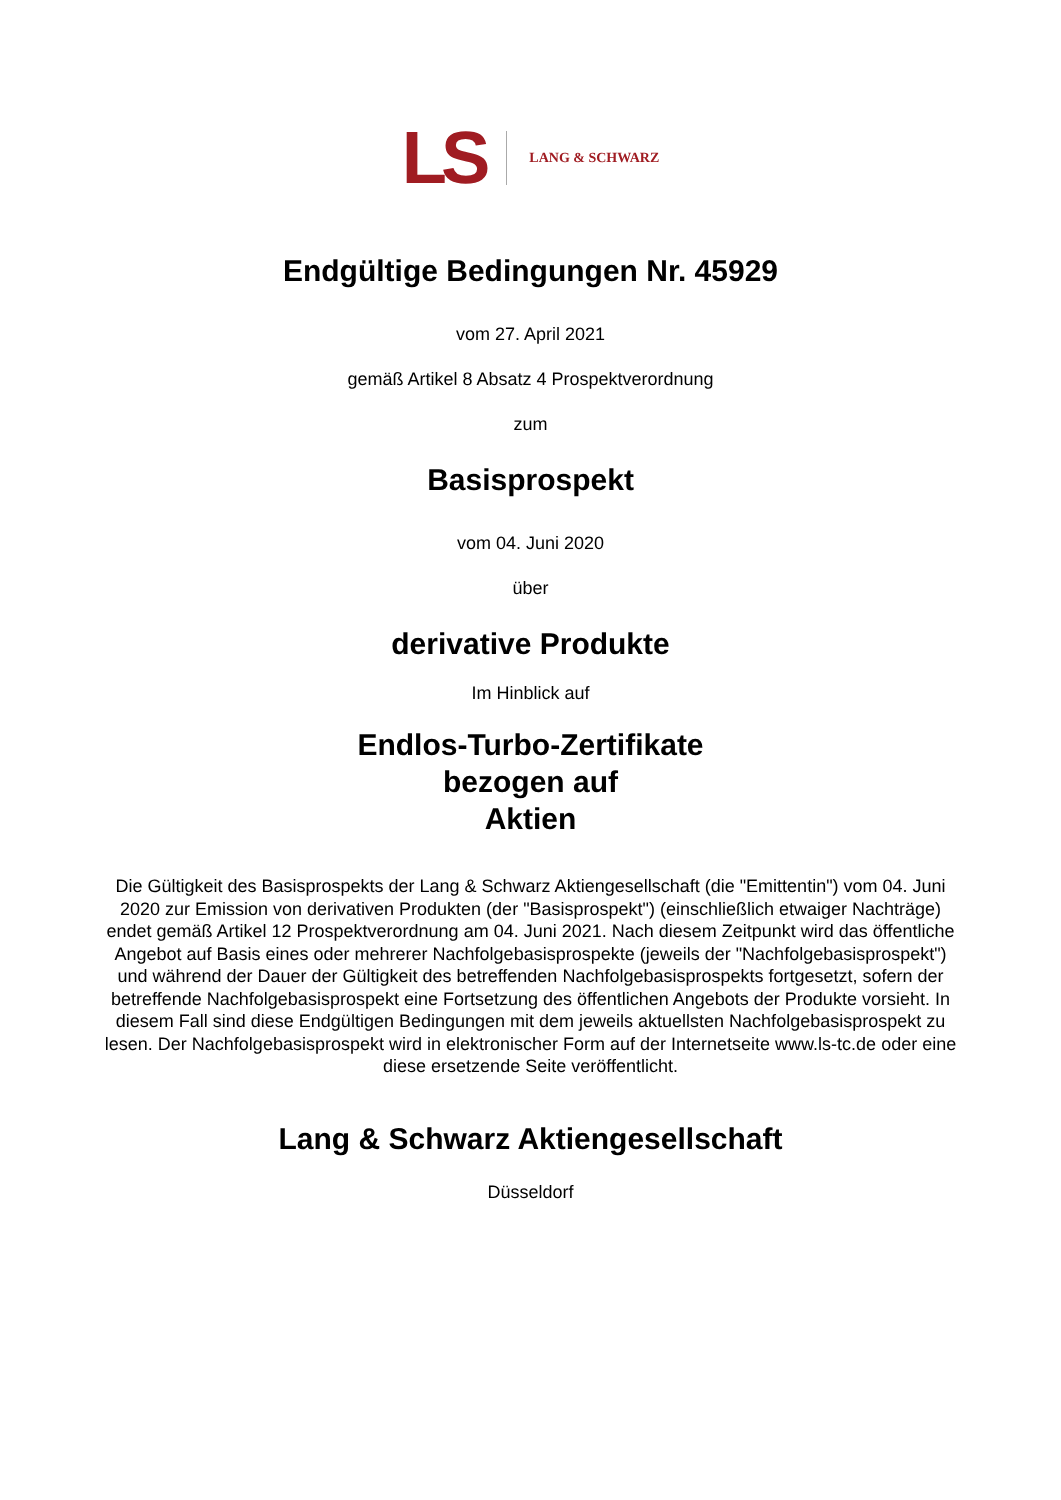LS LANG & SCHWARZ
Endgültige Bedingungen Nr. 45929
vom 27. April 2021
gemäß Artikel 8 Absatz 4 Prospektverordnung
zum
Basisprospekt
vom 04. Juni 2020
über
derivative Produkte
Im Hinblick auf
Endlos-Turbo-Zertifikate
bezogen auf
Aktien
Die Gültigkeit des Basisprospekts der Lang & Schwarz Aktiengesellschaft (die "Emittentin") vom 04. Juni 2020 zur Emission von derivativen Produkten (der "Basisprospekt") (einschließlich etwaiger Nachträge) endet gemäß Artikel 12 Prospektverordnung am 04. Juni 2021. Nach diesem Zeitpunkt wird das öffentliche Angebot auf Basis eines oder mehrerer Nachfolgebasisprospekte (jeweils der "Nachfolgebasisprospekt") und während der Dauer der Gültigkeit des betreffenden Nachfolgebasisprospekts fortgesetzt, sofern der betreffende Nachfolgebasisprospekt eine Fortsetzung des öffentlichen Angebots der Produkte vorsieht. In diesem Fall sind diese Endgültigen Bedingungen mit dem jeweils aktuellsten Nachfolgebasisprospekt zu lesen. Der Nachfolgebasisprospekt wird in elektronischer Form auf der Internetseite www.ls-tc.de oder eine diese ersetzende Seite veröffentlicht.
Lang & Schwarz Aktiengesellschaft
Düsseldorf